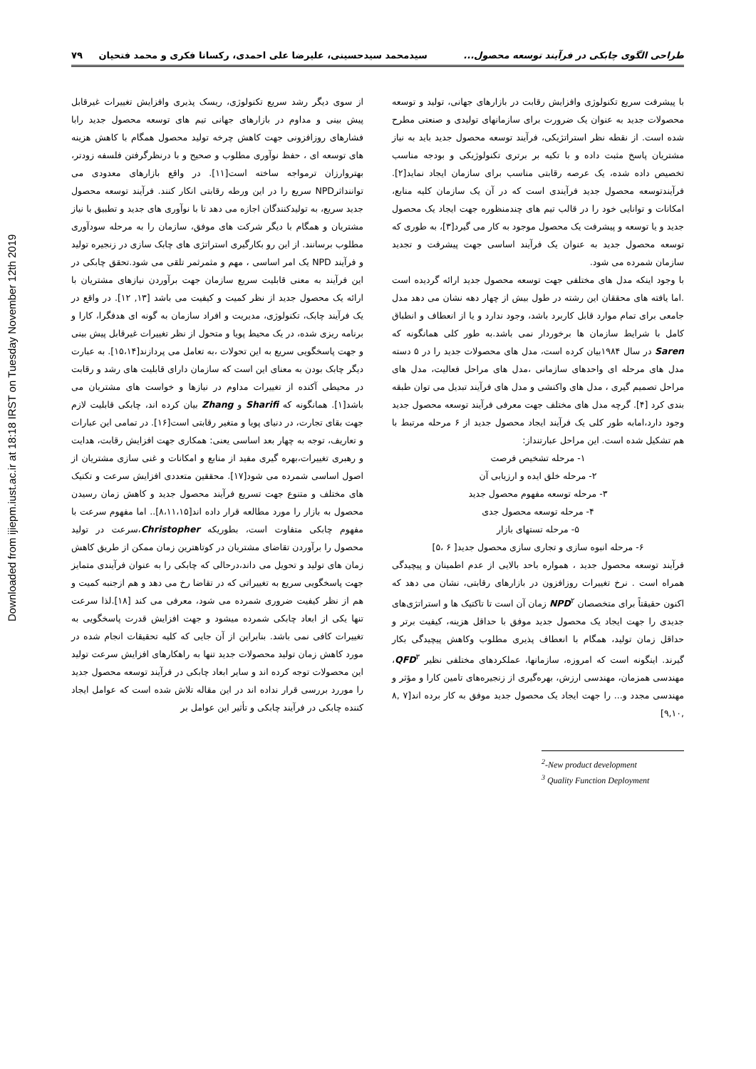Downloaded from ijiepm.iust.ac.ir at 18:18 IRST on Tuesday November 12th 2019
طراحی الگوی چابکی در فرآیند توسعه محصول... سیدمحمد سیدحسینی، علیرضا علی احمدی، رکسانا فکری و محمد فتحیان ۷۹
با پیشرفت سریع تکنولوژی وافزایش رقابت در بازارهای جهانی، تولید و توسعه محصولات جدید به عنوان یک ضرورت برای سازمانهای تولیدی و صنعتی مطرح شده است. از نقطه نظر استراتژیکی، فرآیند توسعه محصول جدید باید به نیاز مشتریان پاسخ مثبت داده و با تکیه بر برتری تکنولوژیکی و بودجه مناسب تخصیص داده شده، یک عرصه رقابتی مناسب برای سازمان ایجاد نماید[۲]. فرآیندتوسعه محصول جدید فرآیندی است که در آن یک سازمان کلیه منابع، امکانات و توانایی خود را در قالب تیم های چندمنظوره جهت ایجاد یک محصول جدید و یا توسعه و پیشرفت یک محصول موجود به کار می گیرد[۳]، به طوری که توسعه محصول جدید به عنوان یک فرآیند اساسی جهت پیشرفت و تجدید سازمان شمرده می شود.
با وجود اینکه مدل های مختلفی جهت توسعه محصول جدید ارائه گردیده است .اما یافته های محققان این رشته در طول بیش از چهار دهه نشان می دهد مدل جامعی برای تمام موارد قابل کاربرد باشد، وجود ندارد و یا از انعطاف و انطباق کامل با شرایط سازمان ها برخوردار نمی باشد.به طور کلی همانگونه که Saren در سال ۱۹۸۴بیان کرده است، مدل های محصولات جدید را در ۵ دسته مدل های مرحله ای واحدهای سازمانی ،مدل های مراحل فعالیت، مدل های مراحل تصمیم گیری ، مدل های واکنشی و مدل های فرآیند تبدیل می توان طبقه بندی کرد [۴]. گرچه مدل های مختلف جهت معرفی فرآیند توسعه محصول جدید وجود دارد،امابه طور کلی یک فرآیند ایجاد محصول جدید از ۶ مرحله مرتبط با هم تشکیل شده است. این مراحل عبارتنداز:
۱- مرحله تشخیص فرصت
۲- مرحله خلق ایده و ارزیابی آن
۳- مرحله توسعه مفهوم محصول جدید
۴- مرحله توسعه محصول جدی
۵- مرحله تستهای بازار
۶- مرحله انبوه سازی و تجاری سازی محصول جدید[ ۶ ،۵]
فرآیند توسعه محصول جدید ، همواره باحد بالایی از عدم اطمینان و پیچیدگی همراه است . نرخ تغییرات روزافزون در بازارهای رقابتی، نشان می دهد که اکنون حقیقتاً برای متخصصان NPD<sup>۲</sup> زمان آن است تا تاکتیک ها و استراتژی‌های جدیدی را جهت ایجاد یک محصول جدید موفق با حداقل هزینه، کیفیت برتر و حداقل زمان تولید، همگام با انعطاف پذیری مطلوب وکاهش پیچیدگی بکار گیرند. اینگونه است که امروزه، سازمانها، عملکردهای مختلفی نظیر QFD<sup>۳</sup>، مهندسی همزمان، مهندسی ارزش، بهره‌گیری از زنجیره‌های تامین کارا و مؤثر و مهندسی مجدد و... را جهت ایجاد یک محصول جدید موفق به کار برده اند[۷ ,۸ ,۹,۱۰]
<sup>2</sup>-New product development
<sup>3</sup> Quality Function Deployment
از سوی دیگر رشد سریع تکنولوژی، ریسک پذیری وافزایش تغییرات غیرقابل پیش بینی و مداوم در بازارهای جهانی تیم های توسعه محصول جدید رابا فشارهای روزافزونی جهت کاهش چرخه تولید محصول همگام با کاهش هزینه های توسعه ای ، حفظ نوآوری مطلوب و صحیح و با درنظرگرفتن فلسفه زودتر، بهتروارزان ترمواجه ساخته است[۱۱]. در واقع بازارهای معدودی می تواننداثرNPD سریع را در این ورطه رقابتی انکار کنند. فرآیند توسعه محصول جدید سریع، به تولیدکنندگان اجازه می دهد تا با نوآوری های جدید و تطبیق با نیاز مشتریان و همگام با دیگر شرکت های موفق، سازمان را به مرحله سودآوری مطلوب برسانند. از این رو بکارگیری استراتژی های چابک سازی در زنجیره تولید و فرآیند NPD یک امر اساسی ، مهم و مثمرثمر تلقی می شود.تحقق چابکی در این فرآیند به معنی قابلیت سریع سازمان جهت برآوردن نیازهای مشتریان با ارائه یک محصول جدید از نظر کمیت و کیفیت می باشد [۱۳, ۱۲]. در واقع در یک فرآیند چابک، تکنولوژی، مدیریت و افراد سازمان به گونه ای هدفگرا، کارا و برنامه ریزی شده، در یک محیط پویا و متحول از نظر تغییرات غیرقابل پیش بینی و جهت پاسخگویی سریع به این تحولات ،به تعامل می پردازند[۱۵،۱۴]. به عبارت دیگر چابک بودن به معنای این است که سازمان دارای قابلیت های رشد و رقابت در محیطی آکنده از تغییرات مداوم در نیازها و خواست های مشتریان می باشد[۱]. همانگونه که Sharifi و Zhang بیان کرده اند، چابکی قابلیت لازم جهت بقای تجارت، در دنیای پویا و متغیر رقابتی است[۱۶]. در تمامی این عبارات و تعاریف، توجه به چهار بعد اساسی یعنی: همکاری جهت افزایش رقابت، هدایت و رهبری تغییرات،بهره گیری مفید از منابع و امکانات و غنی سازی مشتریان از اصول اساسی شمرده می شود[۱۷]. محققین متعددی افزایش سرعت و تکنیک های مختلف و متنوع جهت تسریع فرآیند محصول جدید و کاهش زمان رسیدن محصول به بازار را مورد مطالعه قرار داده اند[۸،۱۱،۱۵].. اما مفهوم سرعت با مفهوم چابکی متفاوت است، بطوریکه Christopher،سرعت در تولید محصول را برآوردن تقاضای مشتریان در کوتاهترین زمان ممکن از طریق کاهش زمان های تولید و تحویل می داند،درحالی که چابکی را به عنوان فرآیندی متمایز جهت پاسخگویی سریع به تغییراتی که در تقاضا رخ می دهد و هم ازجنبه کمیت و هم از نظر کیفیت ضروری شمرده می شود، معرفی می کند [۱۸].لذا سرعت تنها یکی از ابعاد چابکی شمرده میشود و جهت افزایش قدرت پاسخگویی به تغییرات کافی نمی باشد. بنابراین از آن جایی که کلیه تحقیقات انجام شده در مورد کاهش زمان تولید محصولات جدید تنها به راهکارهای افزایش سرعت تولید این محصولات توجه کرده اند و سایر ابعاد چابکی در فرآیند توسعه محصول جدید را موررد بررسی قرار نداده اند در این مقاله تلاش شده است که عوامل ایجاد کننده چابکی در فرآیند چابکی و تأثیر این عوامل بر